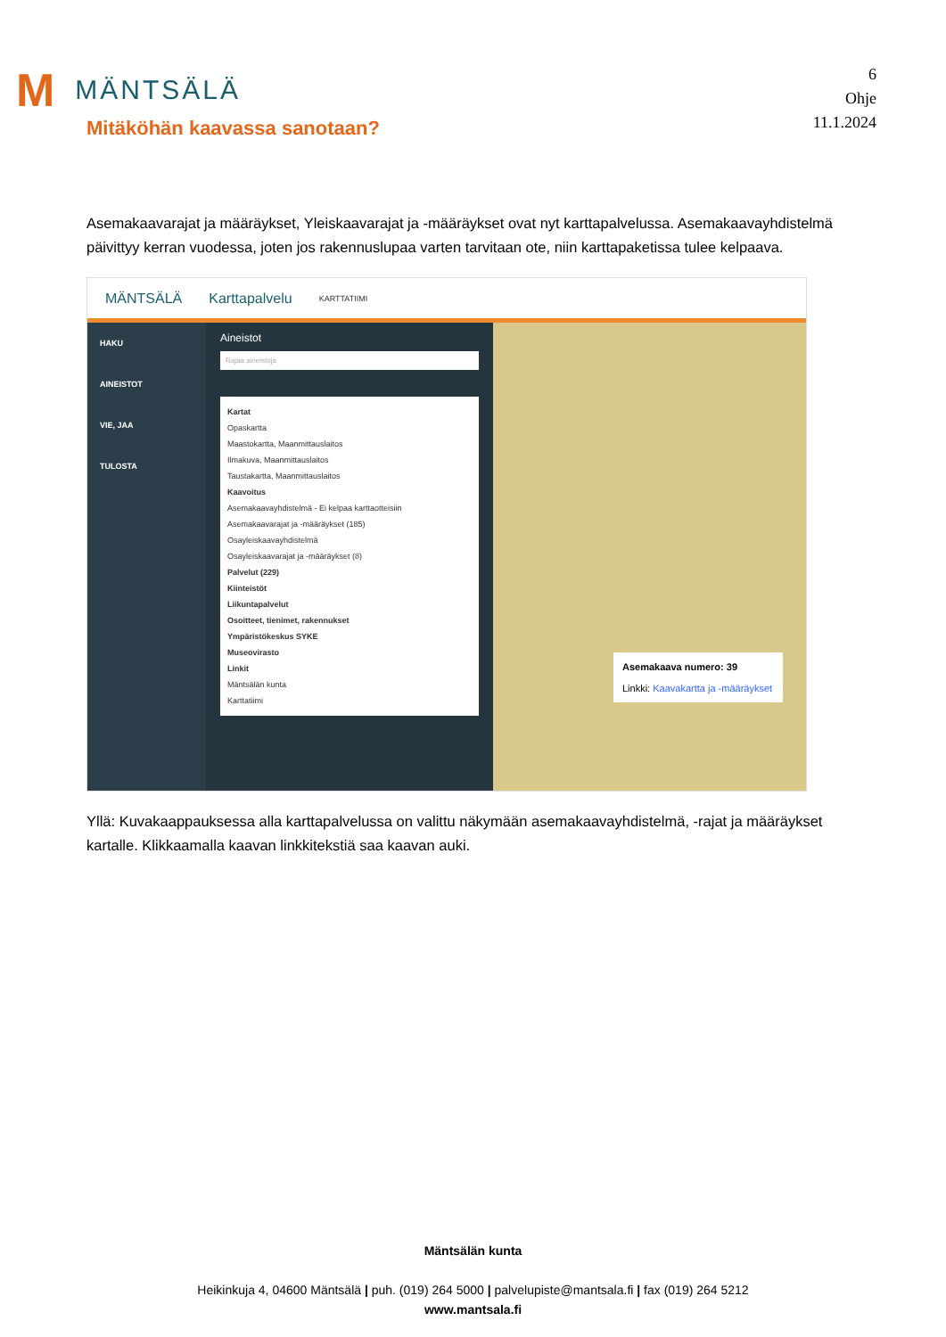M MÄNTSÄLÄ
6
Ohje
11.1.2024
Mitäköhän kaavassa sanotaan?
Asemakaavarajat ja määräykset, Yleiskaavarajat ja -määräykset ovat nyt karttapalvelussa. Asemakaavayhdistelmä päivittyy kerran vuodessa, joten jos rakennuslupaa varten tarvitaan ote, niin karttapaketissa tulee kelpaava.
MÄNTSÄLÄ Karttapalvelu KARTTATIIMI
HAKU
AINEISTOT
VIE, JAA
TULOSTA
Aineistot
Rajaa aineistoja
Kartat
Opaskartta
Maastokartta, Maanmittauslaitos
Ilmakuva, Maanmittauslaitos
Taustakartta, Maanmittauslaitos
Kaavoitus
Asemakaavayhdistelmä - Ei kelpaa karttaotteisiin
Asemakaavarajat ja -määräykset (185)
Osayleiskaavayhdistelmä
Osayleiskaavarajat ja -määräykset (8)
Palvelut (229)
Kiinteistöt
Liikuntapalvelut
Osoitteet, tienimet, rakennukset
Ympäristökeskus SYKE
Museovirasto
Linkit
Mäntsälän kunta
Karttatiimi
Asemakaava numero: 39
Linkki: Kaavakartta ja -määräykset
Yllä: Kuvakaappauksessa alla karttapalvelussa on valittu näkymään asemakaavayhdistelmä, -rajat ja määräykset kartalle. Klikkaamalla kaavan linkkitekstiä saa kaavan auki.
Mäntsälän kunta
Heikinkuja 4, 04600 Mäntsälä | puh. (019) 264 5000 | palvelupiste@mantsala.fi | fax (019) 264 5212
www.mantsala.fi